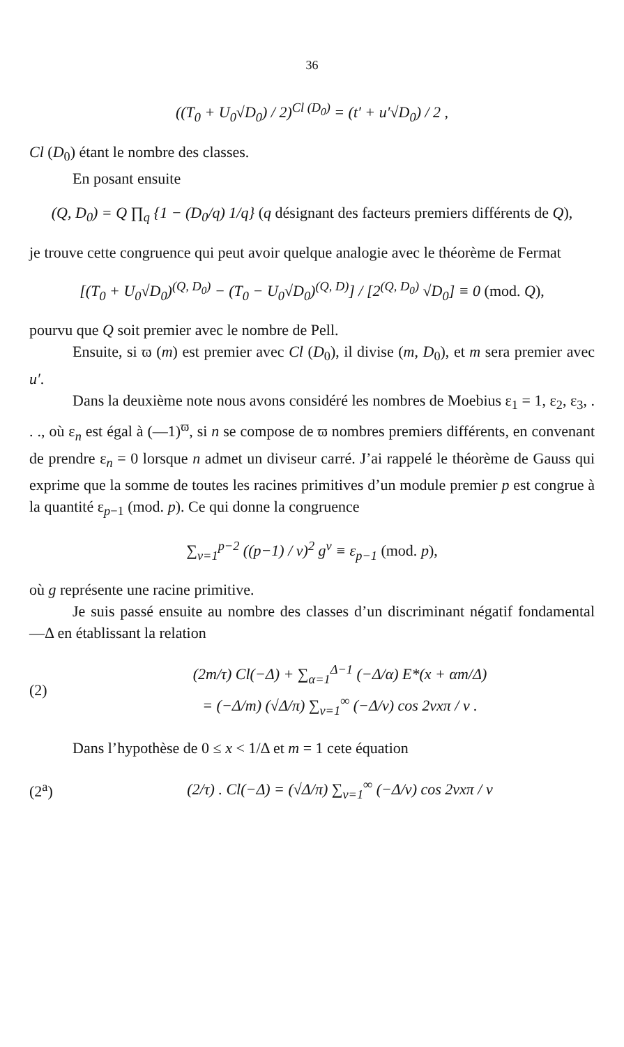36
((T<sub>0</sub> + U<sub>0</sub>√D<sub>0</sub>) / 2)<sup>Cl (D<sub>0</sub>)</sup> = (t′ + u′√D<sub>0</sub>) / 2 ,
Cl (D<sub>0</sub>) étant le nombre des classes.
En posant ensuite
(Q, D<sub>0</sub>) = Q ∏<sub>q</sub> {1 − (D<sub>0</sub>/q) 1/q} (q désignant des facteurs premiers différents de Q),
je trouve cette congruence qui peut avoir quelque analogie avec le théorème de Fermat
[(T<sub>0</sub> + U<sub>0</sub>√D<sub>0</sub>)<sup>(Q, D<sub>0</sub>)</sup> − (T<sub>0</sub> − U<sub>0</sub>√D<sub>0</sub>)<sup>(Q, D)</sup>] / [2<sup>(Q, D<sub>0</sub>)</sup> √D<sub>0</sub>] ≡ 0 (mod. Q),
pourvu que Q soit premier avec le nombre de Pell.
Ensuite, si ϖ (m) est premier avec Cl (D<sub>0</sub>), il divise (m, D<sub>0</sub>), et m sera premier avec u′.
Dans la deuxième note nous avons considéré les nombres de Moebius ε<sub>1</sub> = 1, ε<sub>2</sub>, ε<sub>3</sub>, . . ., où ε<sub>n</sub> est égal à (—1)<sup>ϖ</sup>, si n se compose de ϖ nombres premiers différents, en convenant de prendre ε<sub>n</sub> = 0 lorsque n admet un diviseur carré. J’ai rappelé le théorème de Gauss qui exprime que la somme de toutes les racines primitives d’un module premier p est congrue à la quantité ε<sub>p−1</sub> (mod. p). Ce qui donne la congruence
∑<sub>ν=1</sub><sup>p−2</sup> ((p−1) / ν)<sup>2</sup> g<sup>ν</sup> ≡ ε<sub>p−1</sub> (mod. p),
où g représente une racine primitive.
Je suis passé ensuite au nombre des classes d’un discriminant négatif fondamental —Δ en établissant la relation
(2)
(2m/τ) Cl(−Δ) + ∑<sub>α=1</sub><sup>Δ−1</sup> (−Δ/α) E*(x + αm/Δ)
= (−Δ/m) (√Δ/π) ∑<sub>ν=1</sub><sup>∞</sup> (−Δ/ν) cos 2νxπ / ν .
Dans l’hypothèse de 0 ≤ x < 1/Δ et m = 1 cete équation
(2<sup>a</sup>)
(2/τ) . Cl(−Δ) = (√Δ/π) ∑<sub>ν=1</sub><sup>∞</sup> (−Δ/ν) cos 2νxπ / ν